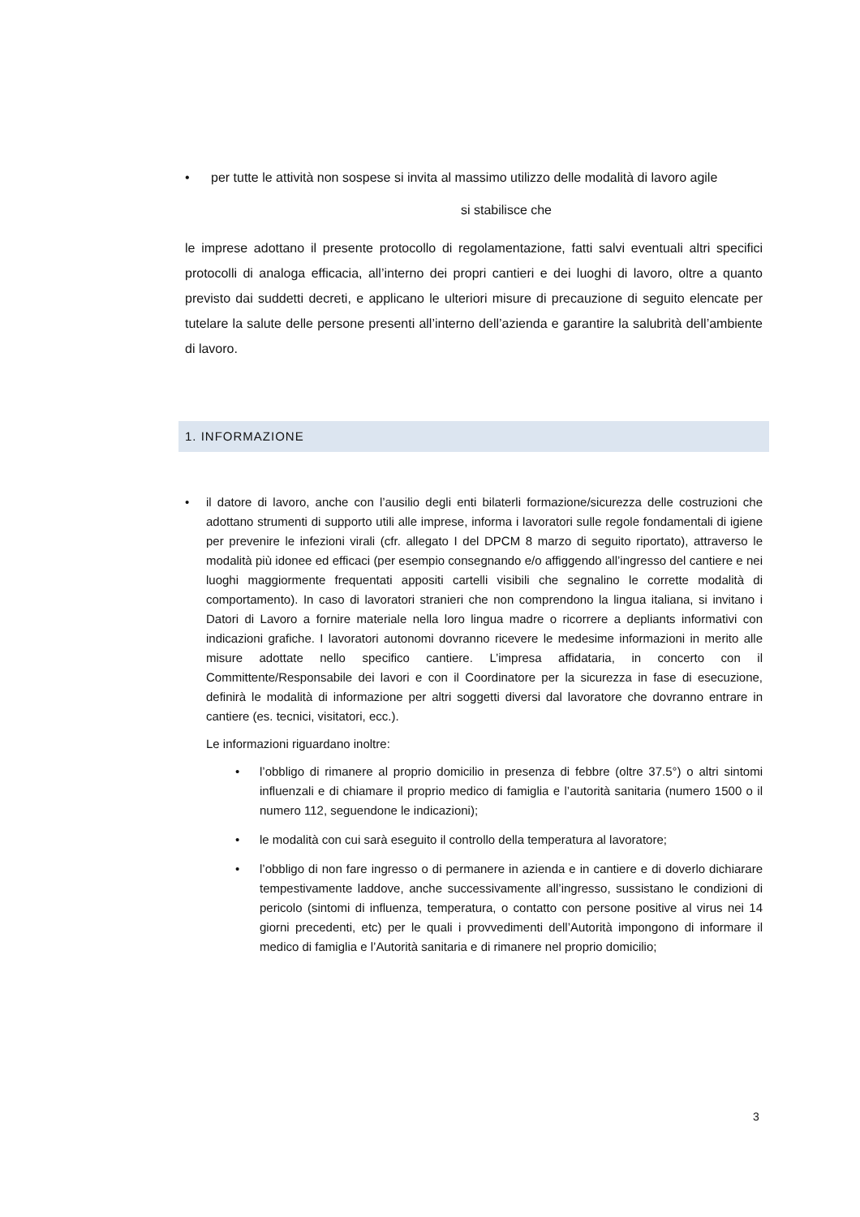• per tutte le attività non sospese si invita al massimo utilizzo delle modalità di lavoro agile
si stabilisce che
le imprese adottano il presente protocollo di regolamentazione, fatti salvi eventuali altri specifici protocolli di analoga efficacia, all’interno dei propri cantieri e dei luoghi di lavoro, oltre a quanto previsto dai suddetti decreti, e applicano le ulteriori misure di precauzione di seguito elencate per tutelare la salute delle persone presenti all’interno dell’azienda e garantire la salubrità dell’ambiente di lavoro.
1. INFORMAZIONE
• il datore di lavoro, anche con l’ausilio degli enti bilaterli formazione/sicurezza delle costruzioni che adottano strumenti di supporto utili alle imprese, informa i lavoratori sulle regole fondamentali di igiene per prevenire le infezioni virali (cfr. allegato I del DPCM 8 marzo di seguito riportato), attraverso le modalità più idonee ed efficaci (per esempio consegnando e/o affiggendo all’ingresso del cantiere e nei luoghi maggiormente frequentati appositi cartelli visibili che segnalino le corrette modalità di comportamento). In caso di lavoratori stranieri che non comprendono la lingua italiana, si invitano i Datori di Lavoro a fornire materiale nella loro lingua madre o ricorrere a depliants informativi con indicazioni grafiche. I lavoratori autonomi dovranno ricevere le medesime informazioni in merito alle misure adottate nello specifico cantiere. L’impresa affidataria, in concerto con il Committente/Responsabile dei lavori e con il Coordinatore per la sicurezza in fase di esecuzione, definirà le modalità di informazione per altri soggetti diversi dal lavoratore che dovranno entrare in cantiere (es. tecnici, visitatori, ecc.).
Le informazioni riguardano inoltre:
• l’obbligo di rimanere al proprio domicilio in presenza di febbre (oltre 37.5°) o altri sintomi influenzali e di chiamare il proprio medico di famiglia e l’autorità sanitaria (numero 1500 o il numero 112, seguendone le indicazioni);
• le modalità con cui sarà eseguito il controllo della temperatura al lavoratore;
• l’obbligo di non fare ingresso o di permanere in azienda e in cantiere e di doverlo dichiarare tempestivamente laddove, anche successivamente all’ingresso, sussistano le condizioni di pericolo (sintomi di influenza, temperatura, o contatto con persone positive al virus nei 14 giorni precedenti, etc) per le quali i provvedimenti dell’Autorità impongono di informare il medico di famiglia e l’Autorità sanitaria e di rimanere nel proprio domicilio;
3